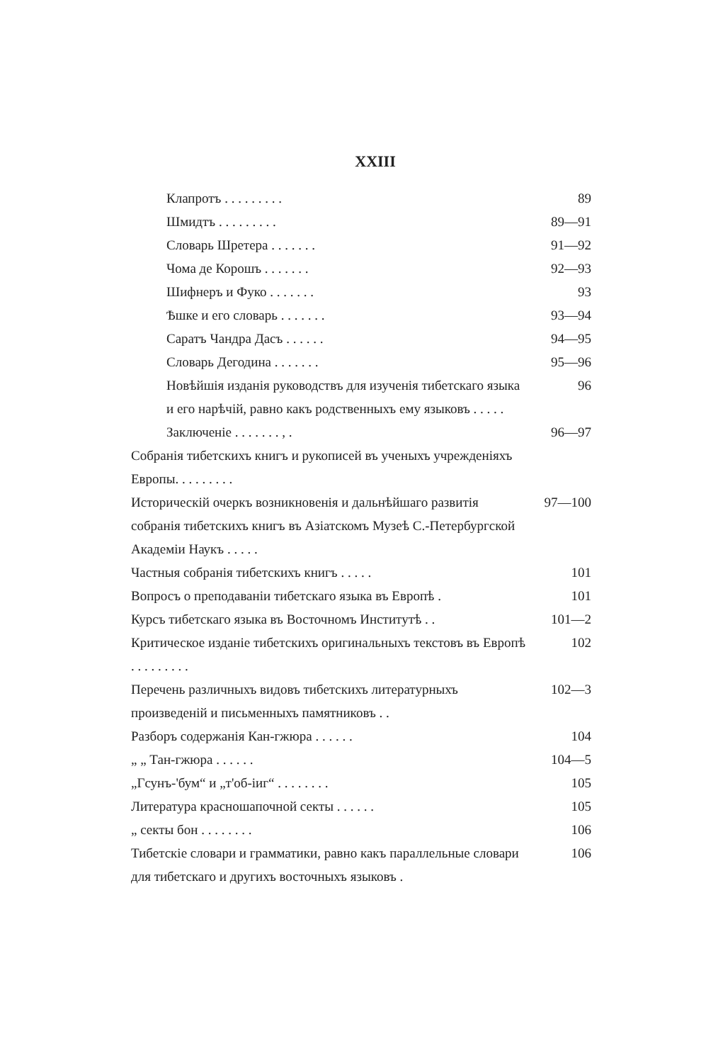XXIII
Клапротъ . . . . . . . . . 89
Шмидтъ . . . . . . . . . 89—91
Словарь Шретера . . . . . . . 91—92
Чома де Корошъ . . . . . . . 92—93
Шифнеръ и Фуко . . . . . . . 93
Ѣшке и его словарь . . . . . . . 93—94
Саратъ Чандра Дасъ . . . . . . 94—95
Словарь Дегодина . . . . . . . 95—96
Новѣйшія изданія руководствъ для изученія тибетскаго языка и его нарѣчій, равно какъ родственныхъ ему языковъ . . . . . 96
Заключеніе . . . . . . . , . 96—97
Собранія тибетскихъ книгъ и рукописей въ ученыхъ учрежденіяхъ Европы. . . . . . . . .
Историческій очеркъ возникновенія и дальнѣйшаго развитія собранія тибетскихъ книгъ въ Азіатскомъ Музеѣ С.-Петербургской Академіи Наукъ . . . . . 97—100
Частныя собранія тибетскихъ книгъ . . . . . 101
Вопросъ о преподаваніи тибетскаго языка въ Европѣ . 101
Курсъ тибетскаго языка въ Восточномъ Институтѣ . . 101—2
Критическое изданіе тибетскихъ оригинальныхъ текстовъ въ Европѣ . . . . . . . . . 102
Перечень различныхъ видовъ тибетскихъ литературныхъ произведеній и письменныхъ памятниковъ . . 102—3
Разборъ содержанія Кан-гжюра . . . . . . 104
„ „ Тан-гжюра . . . . . . 104—5
„Гсунъ-'бум“ и „т'об-іиг“ . . . . . . . . 105
Литература красношапочной секты . . . . . . 105
„ секты бон . . . . . . . . 106
Тибетскіе словари и грамматики, равно какъ параллельные словари для тибетскаго и другихъ восточныхъ языковъ . 106